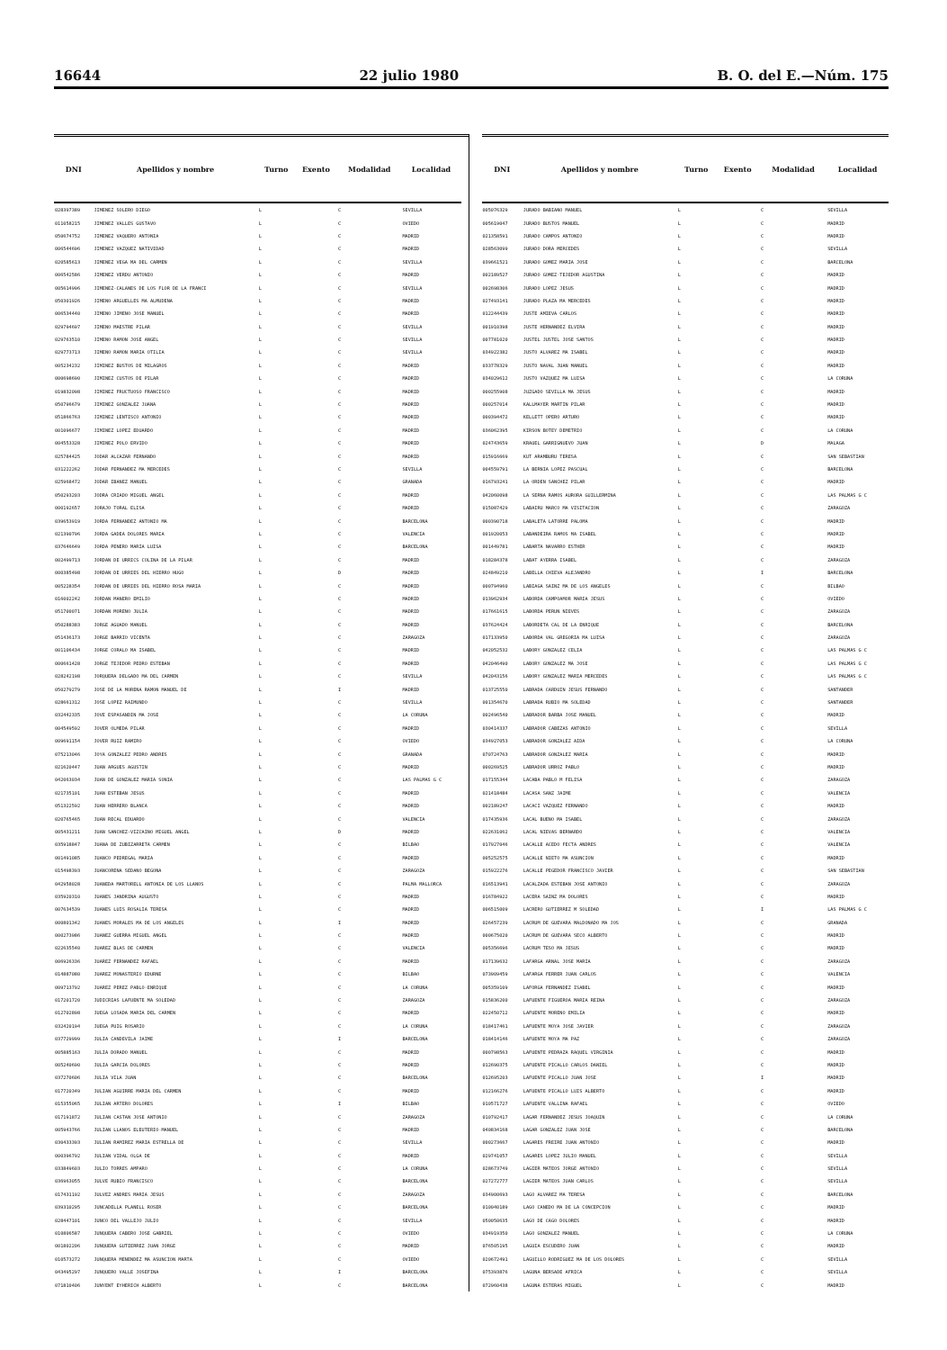16644 22 julio 1980 B. O. del E.—Núm. 175
| DNI | Apellidos y nombre | Turno | Exento | Modalidad | Localidad |
| --- | --- | --- | --- | --- | --- |
| 028397389 | JIMENEZ SOLERO DIEGO | L | | C | SEVILLA |
| 011058215 | JIMENEZ VALLES GUSTAVO | L | | C | OVIEDO |
| 050674752 | JIMENEZ VAQUERO ANTONIA | L | | C | MADRID |
| 006544696 | JIMENEZ VAZQUEZ NATIVIDAD | L | | C | MADRID |
| 020585613 | JIMENEZ VEGA MA DEL CARMEN | L | | C | SEVILLA |
| 006542586 | JIMENEZ VERDU ANTONIO | L | | C | MADRID |
| 005614996 | JIMENEZ-CALANES DE LOS FLOR DE LA FRANCI | L | | C | SEVILLA |
| 050301926 | JIMENO ARGUELLES MA ALMUDENA | L | | C | MADRID |
| 006534440 | JIMENO JIMENO JOSE MANUEL | L | | C | MADRID |
| 029794697 | JIMENO MAESTRE PILAR | L | | C | SEVILLA |
| 029763510 | JIMENO RAMON JOSE ANGEL | L | | C | SEVILLA |
| 029773713 | JIMENO RAMON MARIA OTILIA | L | | C | SEVILLA |
| 005234232 | JIMINEZ BUSTOS DE MILAGROS | L | | C | MADRID |
| 000698690 | JIMINEZ CUSTOS DE PILAR | L | | C | MADRID |
| 019832098 | JIMINEZ FRUCTUOSO FRANCISCO | L | | C | MADRID |
| 050796679 | JIMINEZ GONZALEZ JUANA | L | | C | MADRID |
| 051866763 | JIMINEZ LENTISCO ANTONIO | L | | C | MADRID |
| 001096677 | JIMINEZ LOPEZ EDUARDO | L | | C | MADRID |
| 004553328 | JIMINEZ POLO ERVIDO | L | | C | MADRID |
| 025784425 | JODAR ALCAZAR FERNANDO | L | | C | MADRID |
| 031222262 | JODAR FERNANDEZ MA MERCEDES | L | | C | SEVILLA |
| 025968472 | JODAR IBANEZ MANUEL | L | | C | GRANADA |
| 050293203 | JODRA CRIADO MIGUEL ANGEL | L | | C | MADRID |
| 000192657 | JORAJO TORAL ELISA | L | | C | MADRID |
| 039653919 | JORDA FERNANDEZ ANTONIO MA | L | | C | BARCELONA |
| 021390796 | JORDA GADEA DOLORES MARIA | L | | C | VALENCIA |
| 037646649 | JORDA PENERO MARIA LUISA | L | | C | BARCELONA |
| 002499713 | JORDAN DE URRICS COLINA DE LA PILAR | L | | C | MADRID |
| 000385498 | JORDAN DE URRIES DEL HIERRO HUGO | L | | D | MADRID |
| 005228354 | JORDAN DE URRIES DEL HIERRO ROSA MARIA | L | | C | MADRID |
| 016002242 | JORDAN MANERO EMILIO | L | | C | MADRID |
| 051700071 | JORDAN MORENO JULIA | L | | C | MADRID |
| 050288383 | JORGE AGUADO MANUEL | L | | C | MADRID |
| 051436173 | JORGE BARRIO VICENTA | L | | C | ZARAGOZA |
| 001106434 | JORGE CORALO MA ISABEL | L | | C | MADRID |
| 000661428 | JORGE TEJEDOR PEDRO ESTEBAN | L | | C | MADRID |
| 028242198 | JORQUERA DELGADO MA DEL CARMEN | L | | C | SEVILLA |
| 050279279 | JOSE DE LA MORENA RAMON MANUEL DE | L | | I | MADRID |
| 028661312 | JOSE LOPEZ RAIMUNDO | L | | C | SEVILLA |
| 032442335 | JOVE ESPASANDIN MA JOSE | L | | C | LA CORUNA |
| 004549592 | JOVER OLMEDA PILAR | L | | C | MADRID |
| 009691154 | JOVER RUIZ RAMIRO | L | | C | OVIEDO |
| 075213046 | JOYA GONZALEZ PEDRO ANDRES | L | | C | GRANADA |
| 021620447 | JUAN ARGUES AGUSTIN | L | | C | MADRID |
| 042063034 | JUAN DE GONZALEZ MARIA SONIA | L | | C | LAS PALMAS G C |
| 021735101 | JUAN ESTEBAN JESUS | L | | C | MADRID |
| 051322592 | JUAN HERRERO BLANCA | L | | C | MADRID |
| 020765465 | JUAN RECAL EDUARDO | L | | C | VALENCIA |
| 005431211 | JUAN SANCHEZ-VIZCAINO MIGUEL ANGEL | L | | D | MADRID |
| 035918847 | JUANA DE ZUBIZARRETA CARMEN | L | | C | BILBAO |
| 001491085 | JUANCO PEDREGAL MARIA | L | | C | MADRID |
| 015498393 | JUANCORENA SEDANO BEGONA | L | | C | ZARAGOZA |
| 042958028 | JUANEDA MARTORELL ANTONIA DE LOS LLANOS | L | | C | PALMA MALLORCA |
| 035920310 | JUANES JANDRINA AUGUSTO | L | | C | MADRID |
| 007634539 | JUANES LUIS ROSALIA TERESA | L | | C | MADRID |
| 000801342 | JUANES MORALES MA DE LOS ANGELES | L | | I | MADRID |
| 000273986 | JUANEZ GUERRA MIGUEL ANGEL | L | | C | MADRID |
| 022635540 | JUAREZ BLAS DE CARMEN | L | | C | VALENCIA |
| 006926336 | JUAREZ FERNANDEZ RAFAEL | L | | C | MADRID |
| 014887080 | JUAREZ MONASTERIO EDURNE | L | | C | BILBAO |
| 009713792 | JUAREZ PEREZ PABLO-ENRIQUE | L | | C | LA CORUNA |
| 017201720 | JUDICRIAS LAFUENTE MA SOLEDAD | L | | C | ZARAGOZA |
| 012702898 | JUEGA LOSADA MARIA DEL CARMEN | L | | C | MADRID |
| 032420194 | JUEGA PUIG ROSARIO | L | | C | LA CORUNA |
| 037729999 | JULIA CANDEVILA JAIME | L | | I | BARCELONA |
| 005885163 | JULIA DORADO MANUEL | L | | C | MADRID |
| 005240690 | JULIA GARCIA DOLORES | L | | C | MADRID |
| 037270606 | JULIA VILA JUAN | L | | C | BARCELONA |
| 017720349 | JULIAN AGUIRRE MARIA DEL CARMEN | L | | C | MADRID |
| 015355065 | JULIAN ARTERO DOLORES | L | | I | BILBAO |
| 017191872 | JULIAN CASTAN JOSE ANTONIO | L | | C | ZARAGOZA |
| 005943766 | JULIAN LLANOS ELEUTERIO-MANUEL | L | | C | MADRID |
| 030433393 | JULIAN RAMIREZ MARIA ESTRELLA DE | L | | C | SEVILLA |
| 000396792 | JULIAN VIDAL OLGA DE | L | | C | MADRID |
| 033849603 | JULIO TORRES AMPARO | L | | C | LA CORUNA |
| 036963055 | JULVE RUBIO FRANCISCO | L | | C | BARCELONA |
| 017431192 | JULVEZ ANDRES MARIA JESUS | L | | C | ZARAGOZA |
| 039310295 | JUNCADELLA PLANELL ROSER | L | | C | BARCELONA |
| 028447101 | JUNCO DEL VALLEJO JULIO | L | | C | SEVILLA |
| 010806587 | JUNQUERA CABERO JOSE GABRIEL | L | | C | OVIEDO |
| 001802206 | JUNQUERA GUTIERREZ JUAN JORGE | L | | C | MADRID |
| 010573272 | JUNQUERA MENENDEZ MA ASUNCION MARTA | L | | C | OVIEDO |
| 043495297 | JUNQUERO VALLE JOSEFINA | L | | I | BARCELONA |
| 071810406 | JUNYENT EYHERICH ALBERTO | L | | C | BARCELONA |
| DNI | Apellidos y nombre | Turno | Exento | Modalidad | Localidad |
| --- | --- | --- | --- | --- | --- |
| 005076329 | JURADO BABIANO MANUEL | L | | C | SEVILLA |
| 005619047 | JURADO BUSTOS MANUEL | L | | C | MADRID |
| 021358591 | JURADO CAMPOS ANTONIO | L | | C | MADRID |
| 028563099 | JURADO DORA MERCEDES | L | | C | SEVILLA |
| 039661521 | JURADO GOMEZ MARIA JOSE | L | | C | BARCELONA |
| 002189527 | JURADO GOMEZ-TEJEDOR AGUSTINA | L | | C | MADRID |
| 002698306 | JURADO LOPEZ JESUS | L | | C | MADRID |
| 027493141 | JURADO PLAZA MA MERCEDES | L | | C | MADRID |
| 012244439 | JUSTE AMIEVA CARLOS | L | | C | MADRID |
| 001910398 | JUSTE HERNANDEZ ELVIRA | L | | C | MADRID |
| 007781020 | JUSTEL JUSTEL JOSE SANTOS | L | | C | MADRID |
| 034922382 | JUSTO ALVAREZ MA ISABEL | L | | C | MADRID |
| 033778329 | JUSTO NAVAL JUAN MANUEL | L | | C | MADRID |
| 034029612 | JUSTO VAZQUEZ MA LUISA | L | | C | LA CORUNA |
| 000255908 | JUZGADO SEVILLA MA JESUS | L | | C | MADRID |
| 000257014 | KALLMAYER MARTIN PILAR | L | | C | MADRID |
| 000394472 | KELLETT OPERO ARTURO | L | | C | MADRID |
| 036062395 | KIRSON BOTEY DEMETRIO | L | | C | LA CORUNA |
| 024743659 | KRAUEL GARRIGNUEVO JUAN | L | | D | MALAGA |
| 015916669 | KUT ARAMBURU TERESA | L | | C | SAN SEBASTIAN |
| 004559791 | LA BERNIA LOPEZ PASCUAL | L | | C | BARCELONA |
| 016793241 | LA ORDEN SANCHEZ PILAR | L | | C | MADRID |
| 042060098 | LA SERNA RAMOS AURORA GUILLERMINA | L | | C | LAS PALMAS G C |
| 015087429 | LABAIRU MARCO MA VISITACION | L | | C | ZARAGOZA |
| 000390718 | LABALETA LATORRE PALOMA | L | | C | MADRID |
| 001920053 | LABANDEIRA RAMOS MA ISABEL | L | | C | MADRID |
| 001449781 | LABARTA NAVARRO ESTHER | L | | C | MADRID |
| 018284378 | LABAT AYERRA ISABEL | L | | C | ZARAGOZA |
| 024849210 | LABELLA CHIEVA ALEJANDRO | L | | I | BARCELONA |
| 000794960 | LABIAGA SAINZ MA DE LOS ANGELES | L | | C | BILBAO |
| 013962934 | LABORDA CAMPOAMOR MARIA JESUS | L | | C | OVIEDO |
| 017661615 | LABORDA PERUN NIEVES | L | | C | ZARAGOZA |
| 037624424 | LABORDETA CAL DE LA ENRIQUE | L | | C | BARCELONA |
| 017133950 | LABORDA VAL GREGORIA MA LUISA | L | | C | ZARAGOZA |
| 042052532 | LABORY GONZALEZ CELIA | L | | C | LAS PALMAS G C |
| 042046490 | LABORY GONZALEZ MA JOSE | L | | C | LAS PALMAS G C |
| 042043156 | LABORY GONZALEZ MARIA MERCEDES | L | | C | LAS PALMAS G C |
| 013725550 | LABRADA CARDUIN JESUS FERNANDO | L | | C | SANTANDER |
| 001354670 | LABRADA RUBIO MA SOLEDAD | L | | C | SANTANDER |
| 002496540 | LABRADOR BARBA JOSE MANUEL | L | | C | MADRID |
| 030414337 | LABRADOR CABEZAS ANTONIO | L | | C | SEVILLA |
| 034927053 | LABRADOR GONZALEZ AIDA | L | | C | LA CORUNA |
| 070724763 | LABRADOR GONZALEZ MARIA | L | | C | MADRID |
| 000269525 | LABRADOR URROZ PABLO | L | | C | MADRID |
| 017155344 | LACABA PABLO M FELISA | L | | C | ZARAGOZA |
| 021418484 | LACASA SANZ JAIME | L | | C | VALENCIA |
| 002189247 | LACACI VAZQUEZ FERNANDO | L | | C | MADRID |
| 017435936 | LACAL BUENO MA ISABEL | L | | C | ZARAGOZA |
| 022631062 | LACAL NIEVAS BERNARDO | L | | C | VALENCIA |
| 017927046 | LACALLE ACEDO FECTA ANDRES | L | | C | VALENCIA |
| 005252575 | LACALLE NIETO MA ASUNCION | L | | C | MADRID |
| 015922276 | LACALLE PEGEDOR FRANCISCO JAVIER | L | | C | SAN SEBASTIAN |
| 016513941 | LACALZADA ESTEBAN JOSE ANTONIO | L | | C | ZARAGOZA |
| 016784922 | LACERA SAINZ MA DOLORES | L | | C | MADRID |
| 006515009 | LACRERO GUTIERREZ M SOLEDAD | L | | I | LAS PALMAS G C |
| 026457239 | LACRUM DE GUEVARA MALDONADO MA JOS | L | | C | GRANADA |
| 000675020 | LACRUM DE GUEVARA SECO ALBERTO | L | | C | MADRID |
| 005356696 | LACRUM TESO MA JESUS | L | | C | MADRID |
| 017139632 | LAFARGA ARNAL JOSE MARIA | L | | C | ZARAGOZA |
| 073909459 | LAFARGA FERRER JUAN CARLOS | L | | C | VALENCIA |
| 005359109 | LAFORGA FERNANDEZ ISABEL | L | | C | MADRID |
| 015836200 | LAFUENTE FIGUEROA MARIA REINA | L | | C | ZARAGOZA |
| 022450712 | LAFUENTE MORENO EMILIA | L | | C | MADRID |
| 018417461 | LAFUENTE MOYA JOSE JAVIER | L | | C | ZARAGOZA |
| 018414146 | LAFUENTE MOYA MA PAZ | L | | C | ZARAGOZA |
| 000798563 | LAFUENTE PEDRAZA RAQUEL VIRGINIA | L | | C | MADRID |
| 012690375 | LAFUENTE PICALLO CARLOS DANIEL | L | | C | MADRID |
| 012695203 | LAFUENTE PICALLO JUAN JOSE | L | | I | MADRID |
| 012166276 | LAFUENTE PICALLO LUIS ALBERTO | L | | C | MADRID |
| 010571727 | LAFUENTE VALLINA RAFAEL | L | | C | OVIEDO |
| 010792417 | LAGAR FERNANDEZ JESUS JOAQUIN | L | | C | LA CORUNA |
| 040834168 | LAGAR GONZALEZ JUAN JOSE | L | | C | BARCELONA |
| 000273667 | LAGARES FREIRE JUAN ANTONIO | L | | C | MADRID |
| 029741057 | LAGARES LOPEZ JULIO MANUEL | L | | C | SEVILLA |
| 028673749 | LAGIER MATEOS JORGE ANTONIO | L | | C | SEVILLA |
| 027272777 | LAGIER MATEOS JUAN CARLOS | L | | C | SEVILLA |
| 034900693 | LAGO ALVAREZ MA TERESA | L | | C | BARCELONA |
| 010040189 | LAGO CANEDO MA DE LA CONCEPCION | L | | C | MADRID |
| 050050635 | LAGO DE CAGO DOLORES | L | | C | MADRID |
| 034919350 | LAGO GONZALEZ MANUEL | L | | C | LA CORUNA |
| 076505195 | LAGUIA ESCUDERO JUAN | L | | C | MADRID |
| 020672491 | LAGUILLO RODRIGUEZ MA DE LOS DOLORES | L | | C | SEVILLA |
| 075393876 | LAGUNA BERSADE AFRICA | L | | C | SEVILLA |
| 072960438 | LAGUNA ESTERAS MIGUEL | L | | C | MADRID |